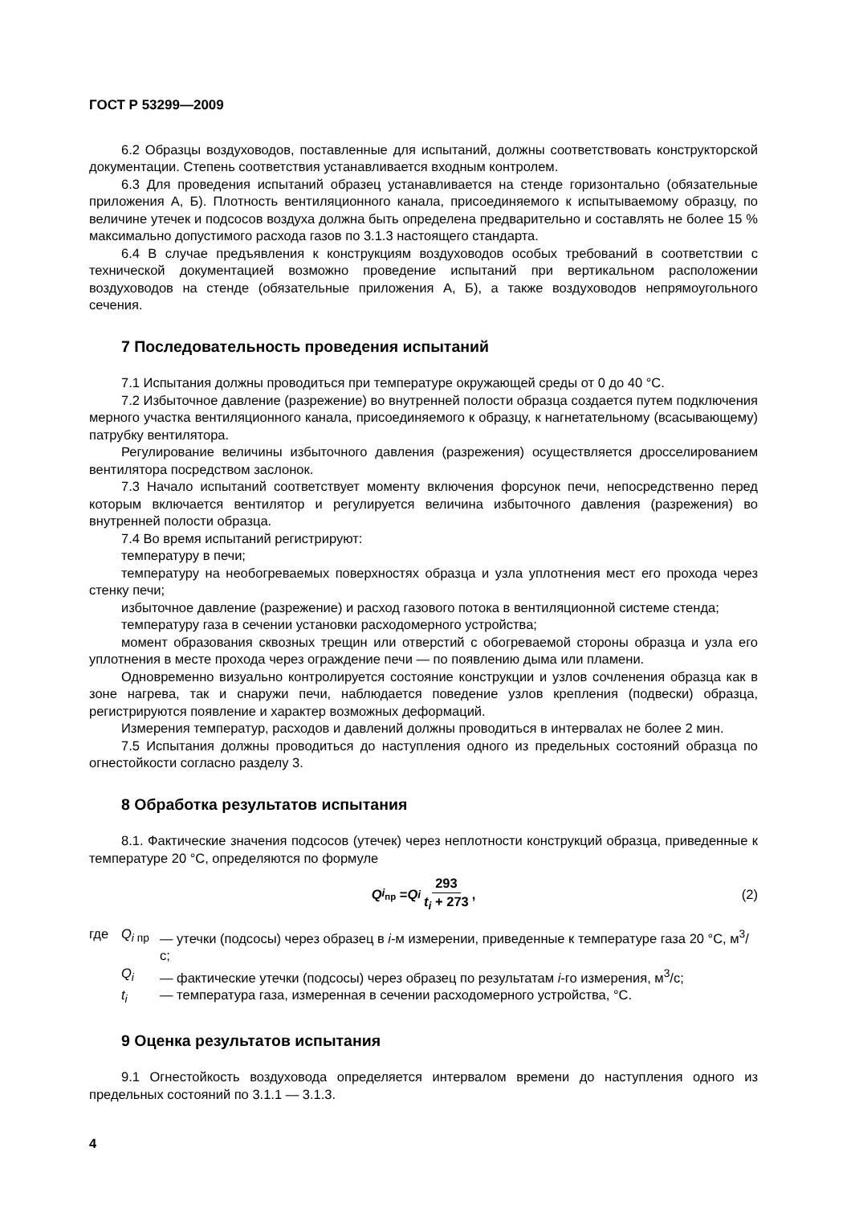ГОСТ Р 53299—2009
6.2 Образцы воздуховодов, поставленные для испытаний, должны соответствовать конструкторской документации. Степень соответствия устанавливается входным контролем.
6.3 Для проведения испытаний образец устанавливается на стенде горизонтально (обязательные приложения А, Б). Плотность вентиляционного канала, присоединяемого к испытываемому образцу, по величине утечек и подсосов воздуха должна быть определена предварительно и составлять не более 15 % максимально допустимого расхода газов по 3.1.3 настоящего стандарта.
6.4 В случае предъявления к конструкциям воздуховодов особых требований в соответствии с технической документацией возможно проведение испытаний при вертикальном расположении воздуховодов на стенде (обязательные приложения А, Б), а также воздуховодов непрямоугольного сечения.
7 Последовательность проведения испытаний
7.1 Испытания должны проводиться при температуре окружающей среды от 0 до 40 °С.
7.2 Избыточное давление (разрежение) во внутренней полости образца создается путем подключения мерного участка вентиляционного канала, присоединяемого к образцу, к нагнетательному (всасывающему) патрубку вентилятора.
Регулирование величины избыточного давления (разрежения) осуществляется дросселированием вентилятора посредством заслонок.
7.3 Начало испытаний соответствует моменту включения форсунок печи, непосредственно перед которым включается вентилятор и регулируется величина избыточного давления (разрежения) во внутренней полости образца.
7.4 Во время испытаний регистрируют:
температуру в печи;
температуру на необогреваемых поверхностях образца и узла уплотнения мест его прохода через стенку печи;
избыточное давление (разрежение) и расход газового потока в вентиляционной системе стенда;
температуру газа в сечении установки расходомерного устройства;
момент образования сквозных трещин или отверстий с обогреваемой стороны образца и узла его уплотнения в месте прохода через ограждение печи — по появлению дыма или пламени.
Одновременно визуально контролируется состояние конструкции и узлов сочленения образца как в зоне нагрева, так и снаружи печи, наблюдается поведение узлов крепления (подвески) образца, регистрируются появление и характер возможных деформаций.
Измерения температур, расходов и давлений должны проводиться в интервалах не более 2 мин.
7.5 Испытания должны проводиться до наступления одного из предельных состояний образца по огнестойкости согласно разделу 3.
8 Обработка результатов испытания
8.1. Фактические значения подсосов (утечек) через неплотности конструкций образца, приведенные к температуре 20 °С, определяются по формуле
Q<sub>i<sub>пр</sub></sub> = Q<sub>i</sub> 293 t<sub>i</sub> + 273, (2)
где Q<sub>i пр</sub> — утечки (подсосы) через образец в i-м измерении, приведенные к температуре газа 20 °С, м<sup>3</sup>/с;
Q<sub>i</sub> — фактические утечки (подсосы) через образец по результатам i-го измерения, м<sup>3</sup>/с;
t<sub>i</sub> — температура газа, измеренная в сечении расходомерного устройства, °С.
9 Оценка результатов испытания
9.1 Огнестойкость воздуховода определяется интервалом времени до наступления одного из предельных состояний по 3.1.1 — 3.1.3.
4